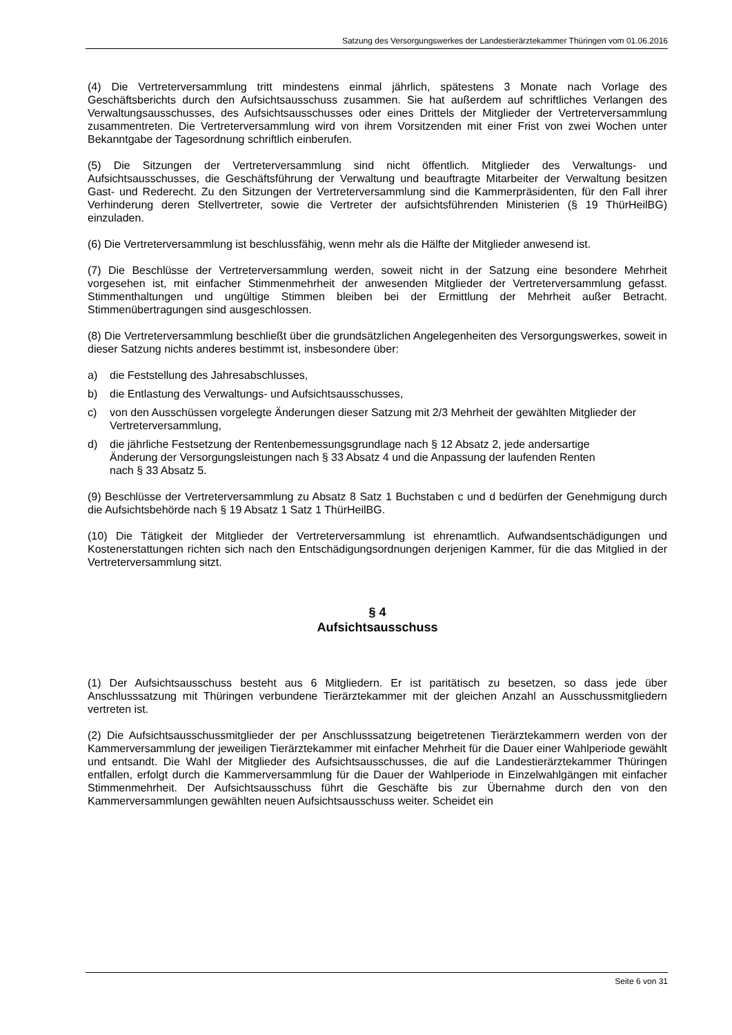Satzung des Versorgungswerkes der Landestierärztekammer Thüringen vom 01.06.2016
(4) Die Vertreterversammlung tritt mindestens einmal jährlich, spätestens 3 Monate nach Vorlage des Geschäftsberichts durch den Aufsichtsausschuss zusammen. Sie hat außerdem auf schriftliches Verlangen des Verwaltungsausschusses, des Aufsichtsausschusses oder eines Drittels der Mitglieder der Vertreterversammlung zusammentreten. Die Vertreterversammlung wird von ihrem Vorsitzenden mit einer Frist von zwei Wochen unter Bekanntgabe der Tagesordnung schriftlich einberufen.
(5) Die Sitzungen der Vertreterversammlung sind nicht öffentlich. Mitglieder des Verwaltungs- und Aufsichtsausschusses, die Geschäftsführung der Verwaltung und beauftragte Mitarbeiter der Verwaltung besitzen Gast- und Rederecht. Zu den Sitzungen der Vertreterversammlung sind die Kammerpräsidenten, für den Fall ihrer Verhinderung deren Stellvertreter, sowie die Vertreter der aufsichtsführenden Ministerien (§ 19 ThürHeilBG) einzuladen.
(6) Die Vertreterversammlung ist beschlussfähig, wenn mehr als die Hälfte der Mitglieder anwesend ist.
(7) Die Beschlüsse der Vertreterversammlung werden, soweit nicht in der Satzung eine besondere Mehrheit vorgesehen ist, mit einfacher Stimmenmehrheit der anwesenden Mitglieder der Vertreterversammlung gefasst. Stimmenthaltungen und ungültige Stimmen bleiben bei der Ermittlung der Mehrheit außer Betracht. Stimmenübertragungen sind ausgeschlossen.
(8) Die Vertreterversammlung beschließt über die grundsätzlichen Angelegenheiten des Versorgungswerkes, soweit in dieser Satzung nichts anderes bestimmt ist, insbesondere über:
a) die Feststellung des Jahresabschlusses,
b) die Entlastung des Verwaltungs- und Aufsichtsausschusses,
c) von den Ausschüssen vorgelegte Änderungen dieser Satzung mit 2/3 Mehrheit der gewählten Mitglieder der Vertreterversammlung,
d) die jährliche Festsetzung der Rentenbemessungsgrundlage nach § 12 Absatz 2, jede andersartige Änderung der Versorgungsleistungen nach § 33 Absatz 4 und die Anpassung der laufenden Renten nach § 33 Absatz 5.
(9) Beschlüsse der Vertreterversammlung zu Absatz 8 Satz 1 Buchstaben c und d bedürfen der Genehmigung durch die Aufsichtsbehörde nach § 19 Absatz 1 Satz 1 ThürHeilBG.
(10) Die Tätigkeit der Mitglieder der Vertreterversammlung ist ehrenamtlich. Aufwands­entschädigungen und Kostenerstattungen richten sich nach den Entschädigungsordnungen derjenigen Kammer, für die das Mitglied in der Vertreterversammlung sitzt.
§ 4
Aufsichtsausschuss
(1) Der Aufsichtsausschuss besteht aus 6 Mitgliedern. Er ist paritätisch zu besetzen, so dass jede über Anschlusssatzung mit Thüringen verbundene Tierärztekammer mit der gleichen Anzahl an Ausschussmitgliedern vertreten ist.
(2) Die Aufsichtsausschussmitglieder der per Anschlusssatzung beigetretenen Tierärzte­kammern werden von der Kammerversammlung der jeweiligen Tierärztekammer mit einfacher Mehrheit für die Dauer einer Wahlperiode gewählt und entsandt. Die Wahl der Mitglieder des Aufsichtsausschusses, die auf die Landestierärztekammer Thüringen entfallen, erfolgt durch die Kammerversammlung für die Dauer der Wahlperiode in Einzelwahlgängen mit einfacher Stimmenmehrheit. Der Aufsichtsausschuss führt die Geschäfte bis zur Übernahme durch den von den Kammerversammlungen gewählten neuen Aufsichtsausschuss weiter. Scheidet ein
Seite 6 von 31